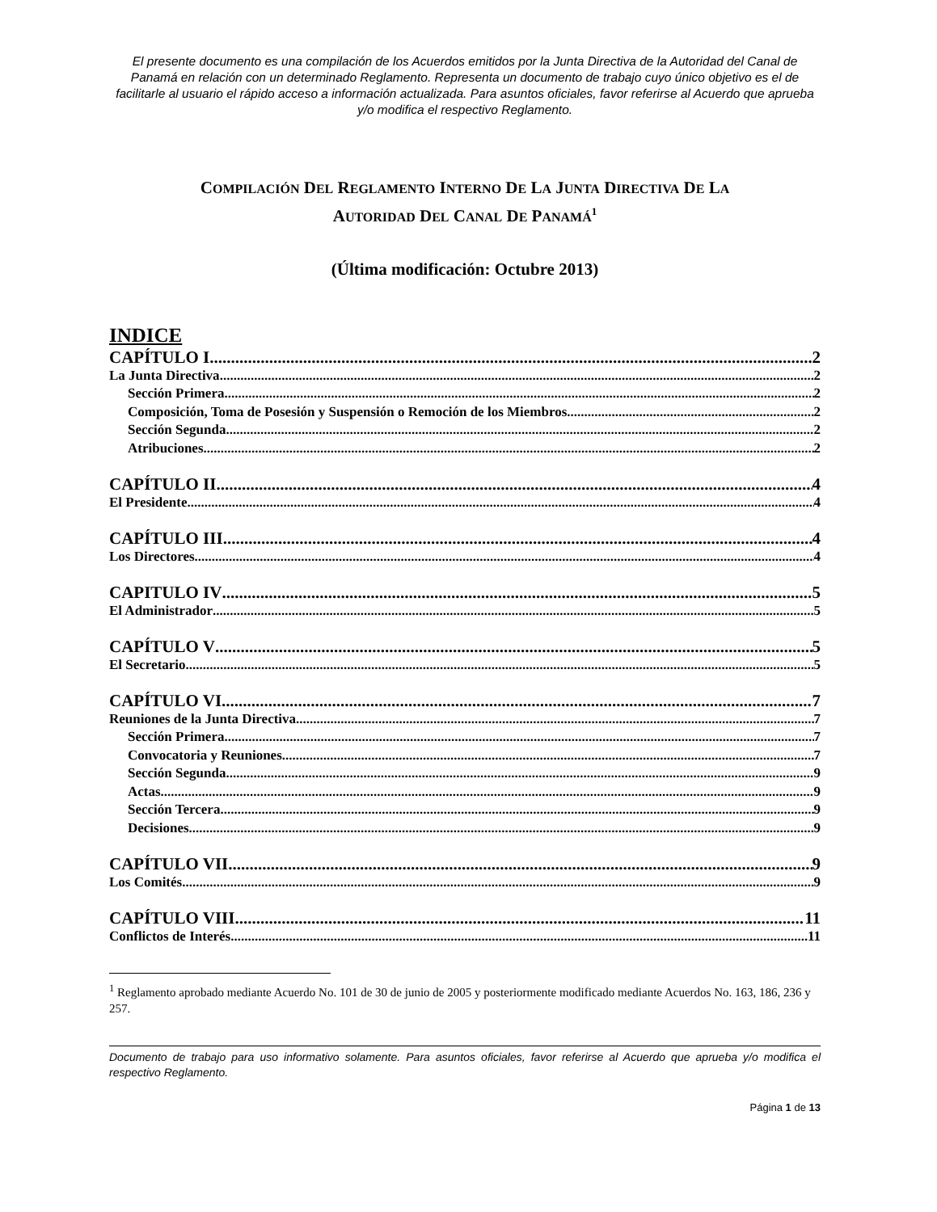El presente documento es una compilación de los Acuerdos emitidos por la Junta Directiva de la Autoridad del Canal de Panamá en relación con un determinado Reglamento. Representa un documento de trabajo cuyo único objetivo es el de facilitarle al usuario el rápido acceso a información actualizada. Para asuntos oficiales, favor referirse al Acuerdo que aprueba y/o modifica el respectivo Reglamento.
COMPILACIÓN DEL REGLAMENTO INTERNO DE LA JUNTA DIRECTIVA DE LA
AUTORIDAD DEL CANAL DE PANAMÁ<sup>1</sup>
(Última modificación: Octubre 2013)
INDICE
CAPÍTULO I 2
La Junta Directiva 2
Sección Primera 2
Composición, Toma de Posesión y Suspensión o Remoción de los Miembros 2
Sección Segunda 2
Atribuciones 2
CAPÍTULO II 4
El Presidente 4
CAPÍTULO III 4
Los Directores 4
CAPITULO IV 5
El Administrador 5
CAPÍTULO V 5
El Secretario 5
CAPÍTULO VI 7
Reuniones de la Junta Directiva 7
Sección Primera 7
Convocatoria y Reuniones 7
Sección Segunda 9
Actas 9
Sección Tercera 9
Decisiones 9
CAPÍTULO VII 9
Los Comités 9
CAPÍTULO VIII 11
Conflictos de Interés 11
<sup>1</sup> Reglamento aprobado mediante Acuerdo No. 101 de 30 de junio de 2005 y posteriormente modificado mediante Acuerdos No. 163, 186, 236 y 257.
Documento de trabajo para uso informativo solamente. Para asuntos oficiales, favor referirse al Acuerdo que aprueba y/o modifica el respectivo Reglamento.
Página 1 de 13